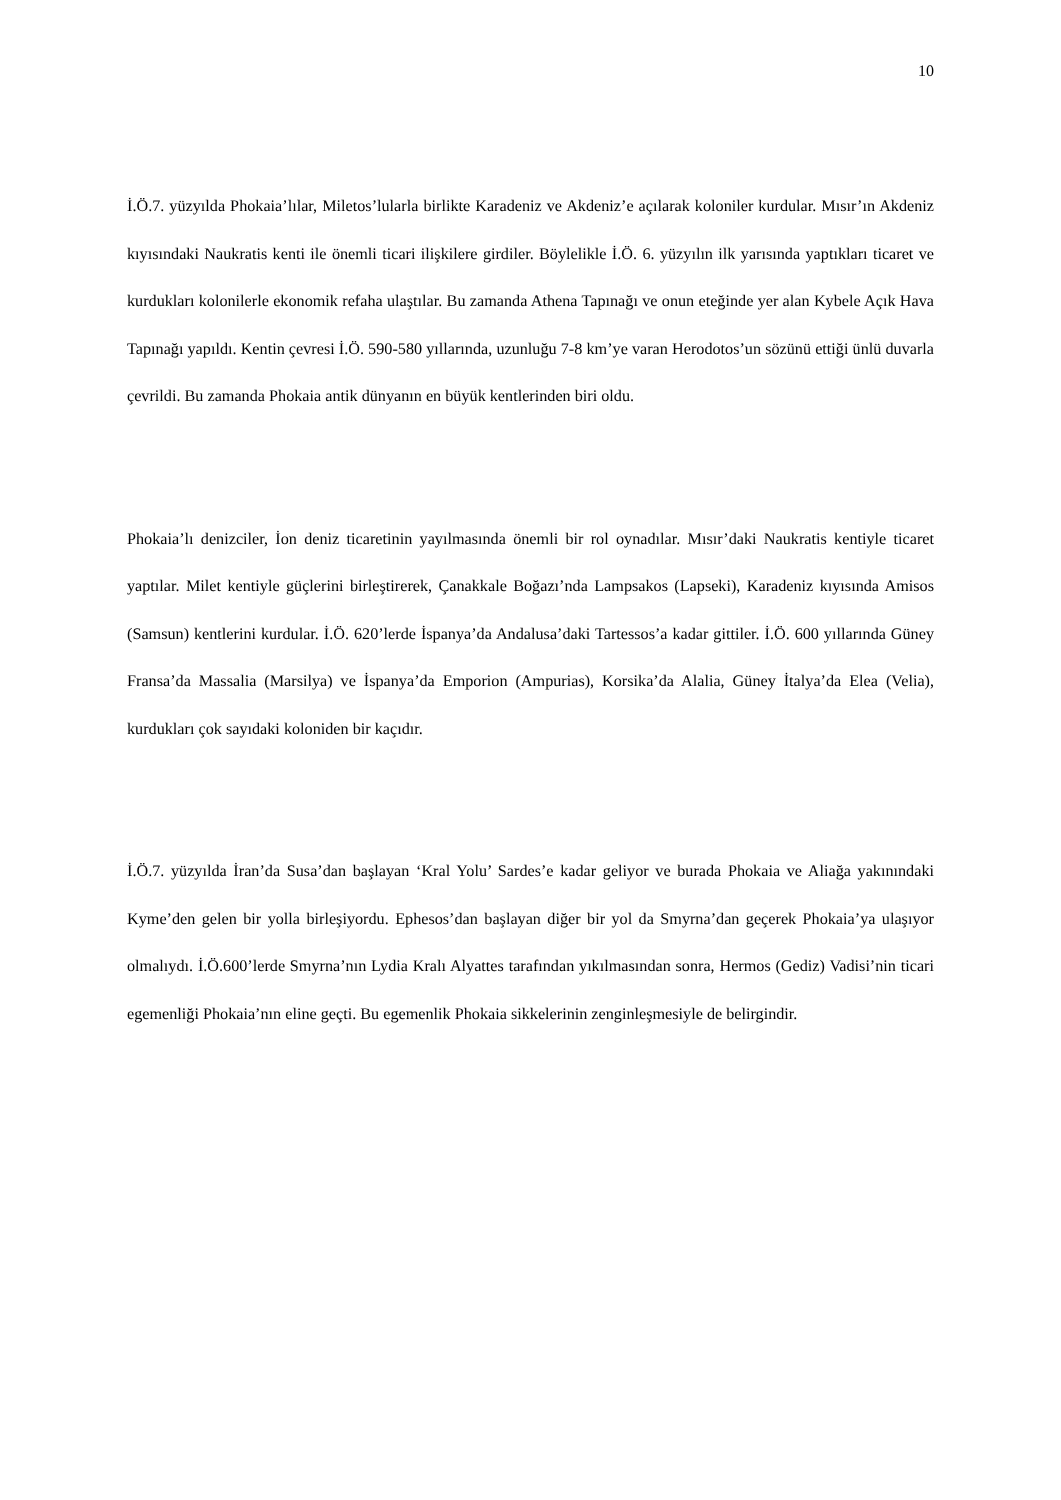10
İ.Ö.7. yüzyılda Phokaia’lılar, Miletos’lularla birlikte Karadeniz ve Akdeniz’e açılarak koloniler kurdular. Mısır’ın Akdeniz kıyısındaki Naukratis kenti ile önemli ticari ilişkilere girdiler. Böylelikle İ.Ö. 6. yüzyılın ilk yarısında yaptıkları ticaret ve kurdukları kolonilerle ekonomik refaha ulaştılar. Bu zamanda Athena Tapınağı ve onun eteğinde yer alan Kybele Açık Hava Tapınağı yapıldı. Kentin çevresi İ.Ö. 590-580 yıllarında, uzunluğu 7-8 km’ye varan Herodotos’un sözünü ettiği ünlü duvarla çevrildi. Bu zamanda Phokaia antik dünyanın en büyük kentlerinden biri oldu.
Phokaia’lı denizciler, İon deniz ticaretinin yayılmasında önemli bir rol oynadılar. Mısır’daki Naukratis kentiyle ticaret yaptılar. Milet kentiyle güçlerini birleştirerek, Çanakkale Boğazı’nda Lampsakos (Lapseki), Karadeniz kıyısında Amisos (Samsun) kentlerini kurdular. İ.Ö. 620’lerde İspanya’da Andalusa’daki Tartessos’a kadar gittiler. İ.Ö. 600 yıllarında Güney Fransa’da Massalia (Marsilya) ve İspanya’da Emporion (Ampurias), Korsika’da Alalia, Güney İtalya’da Elea (Velia), kurdukları çok sayıdaki koloniden bir kaçıdır.
İ.Ö.7. yüzyılda İran’da Susa’dan başlayan ‘Kral Yolu’ Sardes’e kadar geliyor ve burada Phokaia ve Aliağa yakınındaki Kyme’den gelen bir yolla birleşiyordu. Ephesos’dan başlayan diğer bir yol da Smyrna’dan geçerek Phokaia’ya ulaşıyor olmalıydı. İ.Ö.600’lerde Smyrna’nın Lydia Kralı Alyattes tarafından yıkılmasından sonra, Hermos (Gediz) Vadisi’nin ticari egemenliği Phokaia’nın eline geçti. Bu egemenlik Phokaia sikkelerinin zenginleşmesiyle de belirgindir.